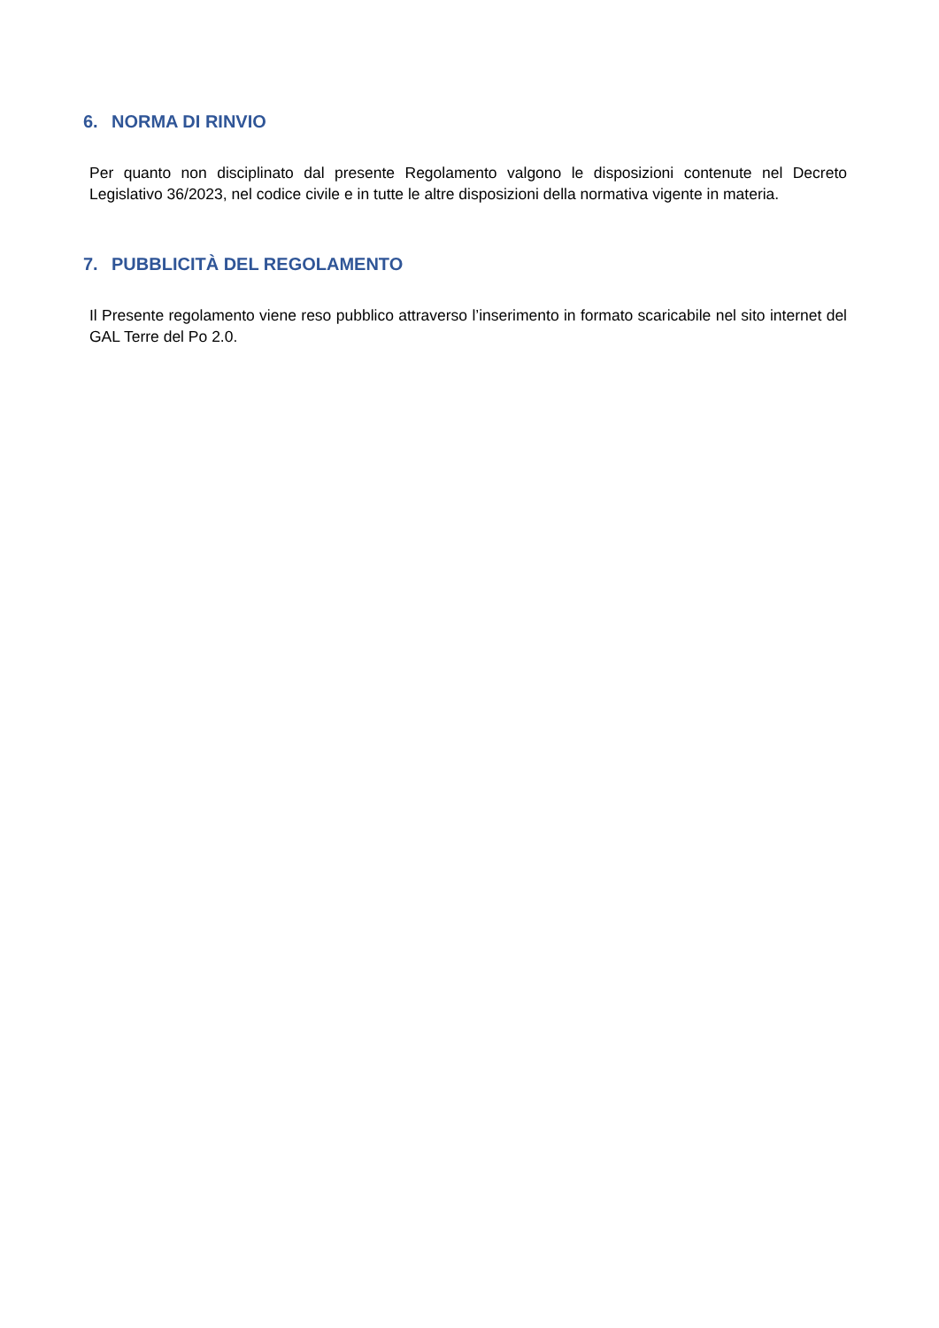6. NORMA DI RINVIO
Per quanto non disciplinato dal presente Regolamento valgono le disposizioni contenute nel Decreto Legislativo 36/2023, nel codice civile e in tutte le altre disposizioni della normativa vigente in materia.
7. PUBBLICITÀ DEL REGOLAMENTO
Il Presente regolamento viene reso pubblico attraverso l’inserimento in formato scaricabile nel sito internet del GAL Terre del Po 2.0.